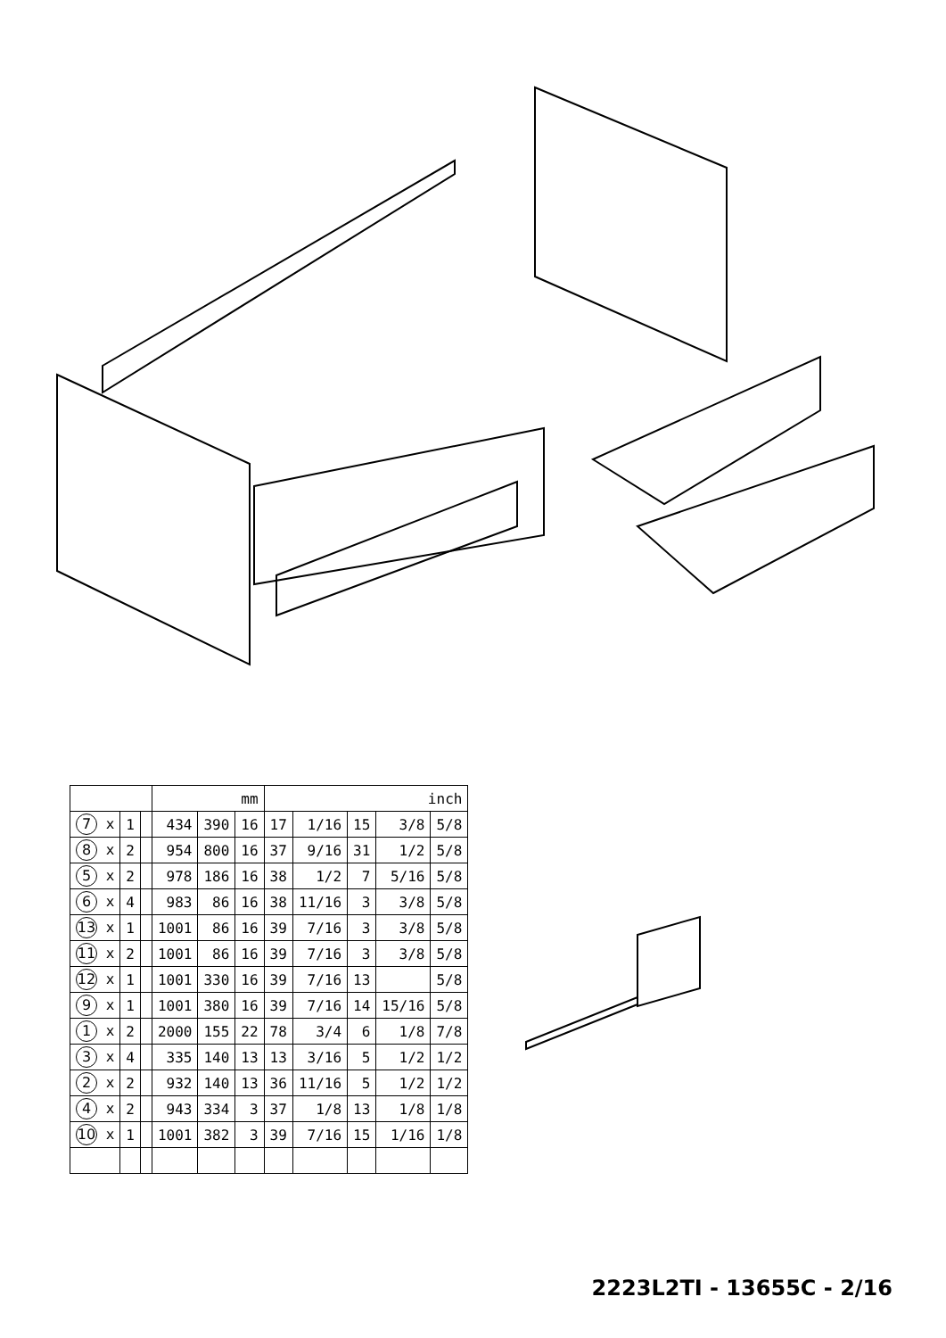| | | | mm | | | inch | | | | |
| --- | --- | --- | --- | --- | --- | --- | --- | --- | --- | --- |
| 7 x | 1 | | 434 | 390 | 16 | 17 | 1/16 | 15 | 3/8 | 5/8 |
| 8 x | 2 | | 954 | 800 | 16 | 37 | 9/16 | 31 | 1/2 | 5/8 |
| 5 x | 2 | | 978 | 186 | 16 | 38 | 1/2 | 7 | 5/16 | 5/8 |
| 6 x | 4 | | 983 | 86 | 16 | 38 | 11/16 | 3 | 3/8 | 5/8 |
| 13 x | 1 | | 1001 | 86 | 16 | 39 | 7/16 | 3 | 3/8 | 5/8 |
| 11 x | 2 | | 1001 | 86 | 16 | 39 | 7/16 | 3 | 3/8 | 5/8 |
| 12 x | 1 | | 1001 | 330 | 16 | 39 | 7/16 | 13 | | 5/8 |
| 9 x | 1 | | 1001 | 380 | 16 | 39 | 7/16 | 14 | 15/16 | 5/8 |
| 1 x | 2 | | 2000 | 155 | 22 | 78 | 3/4 | 6 | 1/8 | 7/8 |
| 3 x | 4 | | 335 | 140 | 13 | 13 | 3/16 | 5 | 1/2 | 1/2 |
| 2 x | 2 | | 932 | 140 | 13 | 36 | 11/16 | 5 | 1/2 | 1/2 |
| 4 x | 2 | | 943 | 334 | 3 | 37 | 1/8 | 13 | 1/8 | 1/8 |
| 10 x | 1 | | 1001 | 382 | 3 | 39 | 7/16 | 15 | 1/16 | 1/8 |
2223L2TI - 13655C - 2/16